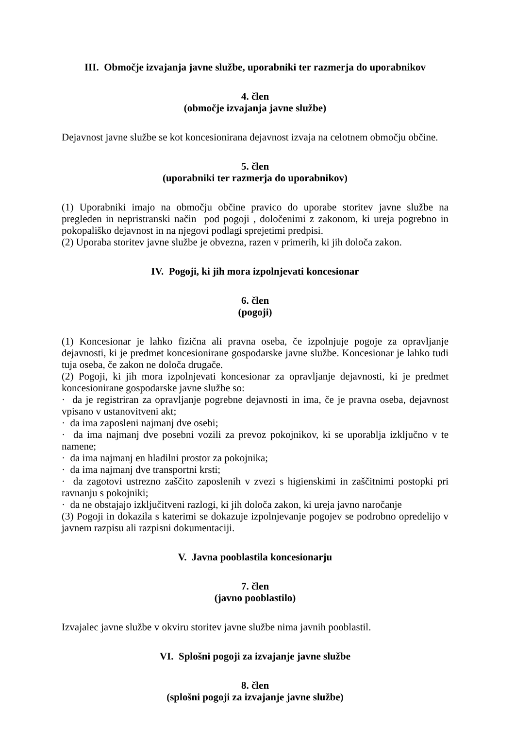III. Območje izvajanja javne službe, uporabniki ter razmerja do uporabnikov
4. člen
(območje izvajanja javne službe)
Dejavnost javne službe se kot koncesionirana dejavnost izvaja na celotnem območju občine.
5. člen
(uporabniki ter razmerja do uporabnikov)
(1) Uporabniki imajo na območju občine pravico do uporabe storitev javne službe na pregleden in nepristranski način pod pogoji , določenimi z zakonom, ki ureja pogrebno in pokopališko dejavnost in na njegovi podlagi sprejetimi predpisi.
(2) Uporaba storitev javne službe je obvezna, razen v primerih, ki jih določa zakon.
IV. Pogoji, ki jih mora izpolnjevati koncesionar
6. člen
(pogoji)
(1) Koncesionar je lahko fizična ali pravna oseba, če izpolnjuje pogoje za opravljanje dejavnosti, ki je predmet koncesionirane gospodarske javne službe. Koncesionar je lahko tudi tuja oseba, če zakon ne določa drugače.
(2) Pogoji, ki jih mora izpolnjevati koncesionar za opravljanje dejavnosti, ki je predmet koncesionirane gospodarske javne službe so:
· da je registriran za opravljanje pogrebne dejavnosti in ima, če je pravna oseba, dejavnost vpisano v ustanovitveni akt;
· da ima zaposleni najmanj dve osebi;
· da ima najmanj dve posebni vozili za prevoz pokojnikov, ki se uporablja izključno v te namene;
· da ima najmanj en hladilni prostor za pokojnika;
· da ima najmanj dve transportni krsti;
· da zagotovi ustrezno zaščito zaposlenih v zvezi s higienskimi in zaščitnimi postopki pri ravnanju s pokojniki;
· da ne obstajajo izključitveni razlogi, ki jih določa zakon, ki ureja javno naročanje
(3) Pogoji in dokazila s katerimi se dokazuje izpolnjevanje pogojev se podrobno opredelijo v javnem razpisu ali razpisni dokumentaciji.
V. Javna pooblastila koncesionarju
7. člen
(javno pooblastilo)
Izvajalec javne službe v okviru storitev javne službe nima javnih pooblastil.
VI. Splošni pogoji za izvajanje javne službe
8. člen
(splošni pogoji za izvajanje javne službe)